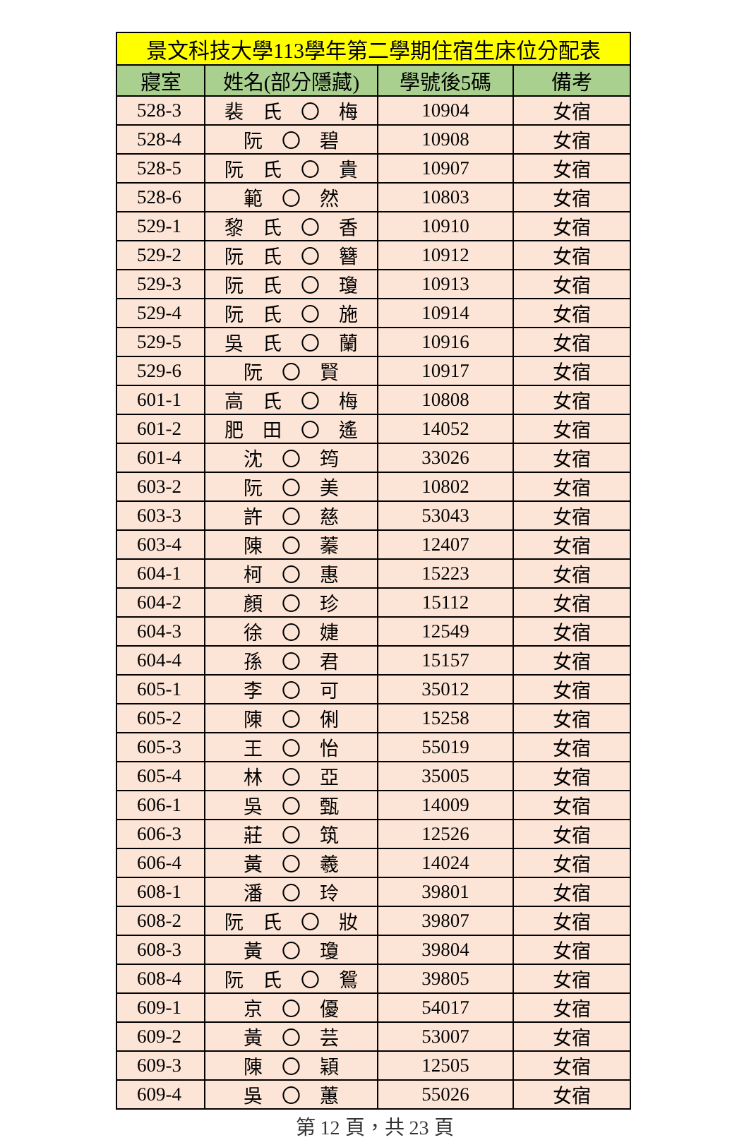| 景文科技大學113學年第二學期住宿生床位分配表 | | | |
| --- | --- | --- | --- |
| 寢室 | 姓名(部分隱藏) | 學號後5碼 | 備考 |
| 528-3 | 裴 氏 〇 梅 | 10904 | 女宿 |
| 528-4 | 阮 〇 碧 | 10908 | 女宿 |
| 528-5 | 阮 氏 〇 貴 | 10907 | 女宿 |
| 528-6 | 範 〇 然 | 10803 | 女宿 |
| 529-1 | 黎 氏 〇 香 | 10910 | 女宿 |
| 529-2 | 阮 氏 〇 簪 | 10912 | 女宿 |
| 529-3 | 阮 氏 〇 瓊 | 10913 | 女宿 |
| 529-4 | 阮 氏 〇 施 | 10914 | 女宿 |
| 529-5 | 吳 氏 〇 蘭 | 10916 | 女宿 |
| 529-6 | 阮 〇 賢 | 10917 | 女宿 |
| 601-1 | 高 氏 〇 梅 | 10808 | 女宿 |
| 601-2 | 肥 田 〇 遙 | 14052 | 女宿 |
| 601-4 | 沈 〇 筠 | 33026 | 女宿 |
| 603-2 | 阮 〇 美 | 10802 | 女宿 |
| 603-3 | 許 〇 慈 | 53043 | 女宿 |
| 603-4 | 陳 〇 蓁 | 12407 | 女宿 |
| 604-1 | 柯 〇 惠 | 15223 | 女宿 |
| 604-2 | 顏 〇 珍 | 15112 | 女宿 |
| 604-3 | 徐 〇 婕 | 12549 | 女宿 |
| 604-4 | 孫 〇 君 | 15157 | 女宿 |
| 605-1 | 李 〇 可 | 35012 | 女宿 |
| 605-2 | 陳 〇 俐 | 15258 | 女宿 |
| 605-3 | 王 〇 怡 | 55019 | 女宿 |
| 605-4 | 林 〇 亞 | 35005 | 女宿 |
| 606-1 | 吳 〇 甄 | 14009 | 女宿 |
| 606-3 | 莊 〇 筑 | 12526 | 女宿 |
| 606-4 | 黃 〇 羲 | 14024 | 女宿 |
| 608-1 | 潘 〇 玲 | 39801 | 女宿 |
| 608-2 | 阮 氏 〇 妝 | 39807 | 女宿 |
| 608-3 | 黃 〇 瓊 | 39804 | 女宿 |
| 608-4 | 阮 氏 〇 鴛 | 39805 | 女宿 |
| 609-1 | 京 〇 優 | 54017 | 女宿 |
| 609-2 | 黃 〇 芸 | 53007 | 女宿 |
| 609-3 | 陳 〇 穎 | 12505 | 女宿 |
| 609-4 | 吳 〇 蕙 | 55026 | 女宿 |
第 12 頁，共 23 頁